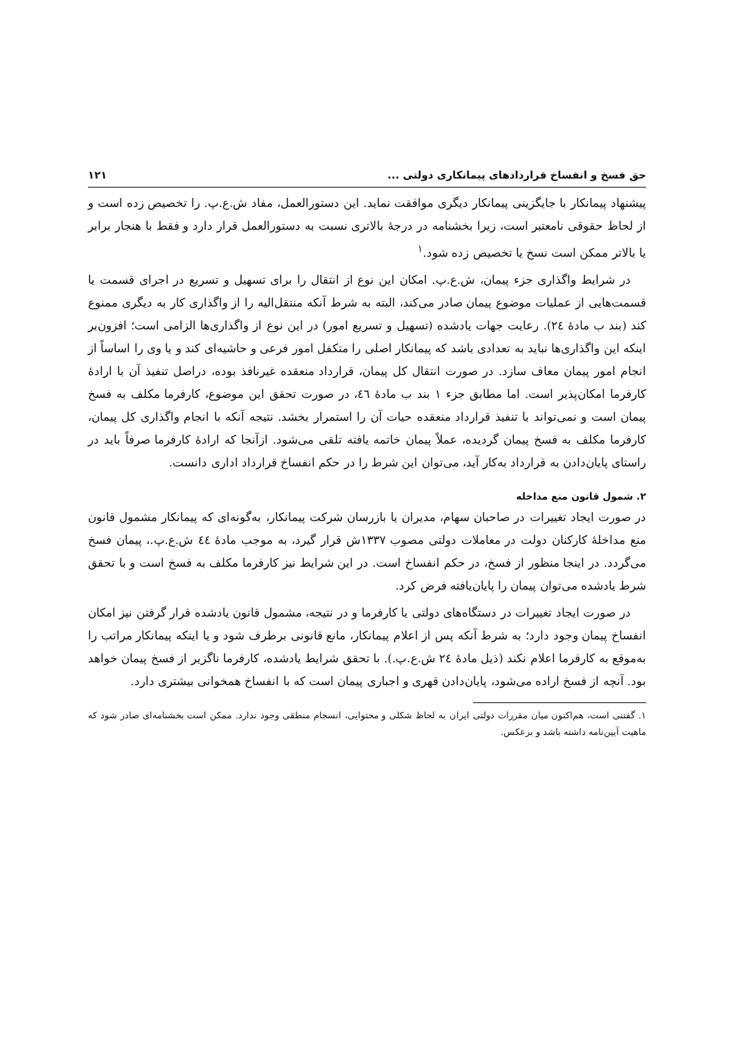حق فسخ و انفساخ قراردادهای پیمانکاری دولتی ... ۱۲۱
پیشنهاد پیمانکار با جایگزینی پیمانکار دیگری موافقت نماید. این دستورالعمل، مفاد ش.ع.پ. را تخصیص زده است و از لحاظ حقوقی نامعتبر است، زیرا بخشنامه در درجهٔ بالاتری نسبت به دستورالعمل قرار دارد و فقط با هنجار برابر یا بالاتر ممکن است نسخ یا تخصیص زده شود.<sup>۱</sup>
در شرایط واگذاری جزء پیمان، ش.ع.پ. امکان این نوع از انتقال را برای تسهیل و تسریع در اجرای قسمت یا قسمت‌هایی از عملیات موضوع پیمان صادر می‌کند، البته به شرط آنکه منتقل‌الیه را از واگذاری کار به دیگری ممنوع کند (بند ب مادهٔ ٢٤). رعایت جهات یادشده (تسهیل و تسریع امور) در این نوع از واگذاری‌ها الزامی است؛ افزون‌بر اینکه این واگذاری‌ها نباید به تعدادی باشد که پیمانکار اصلی را متکفل امور فرعی و حاشیه‌ای کند و یا وی را اساساً از انجام امور پیمان معاف سازد. در صورت انتقال کل پیمان، قرارداد منعقده غیرنافذ بوده، دراصل تنفیذ آن با ارادهٔ کارفرما امکان‌پذیر است. اما مطابق جزء ١ بند ب مادهٔ ٤٦، در صورت تحقق این موضوع، کارفرما مکلف به فسخ پیمان است و نمی‌تواند با تنفیذ قرارداد منعقده حیات آن را استمرار بخشد. نتیجه آنکه با انجام واگذاری کل پیمان، کارفرما مکلف به فسخ پیمان گردیده، عملاً پیمان خاتمه یافته تلقی می‌شود. ازآنجا که ارادهٔ کارفرما صرفاً باید در راستای پایان‌دادن به قرارداد به‌کار آید، می‌توان این شرط را در حکم انفساخ قرارداد اداری دانست.
۲. شمول قانون منع مداخله
در صورت ایجاد تغییرات در صاحبان سهام، مدیران یا بازرسان شرکت پیمانکار، به‌گونه‌ای که پیمانکار مشمول قانون منع مداخلهٔ کارکنان دولت در معاملات دولتی مصوب ۱۳۳۷ش قرار گیرد، به موجب مادهٔ ٤٤ ش.ع.پ.، پیمان فسخ می‌گردد. در اینجا منظور از فسخ، در حکم انفساخ است. در این شرایط نیز کارفرما مکلف به فسخ است و با تحقق شرط یادشده می‌توان پیمان را پایان‌یافته فرض کرد.
در صورت ایجاد تغییرات در دستگاه‌های دولتی یا کارفرما و در نتیجه، مشمول قانون یادشده قرار گرفتن نیز امکان انفساخ پیمان وجود دارد؛ به شرط آنکه پس از اعلام پیمانکار، مانع قانونی برطرف شود و یا اینکه پیمانکار مراتب را به‌موقع به کارفرما اعلام نکند (ذیل مادهٔ ٢٤ ش.ع.پ.). با تحقق شرایط یادشده، کارفرما ناگزیر از فسخ پیمان خواهد بود. آنچه از فسخ اراده می‌شود، پایان‌دادن قهری و اجباری پیمان است که با انفساخ همخوانی بیشتری دارد.
۱. گفتنی است، هم‌اکنون میان مقررات دولتی ایران به لحاظ شکلی و محتوایی، انسجام منطقی وجود ندارد. ممکن است بخشنامه‌ای صادر شود که ماهیت آیین‌نامه داشته باشد و برعکس.